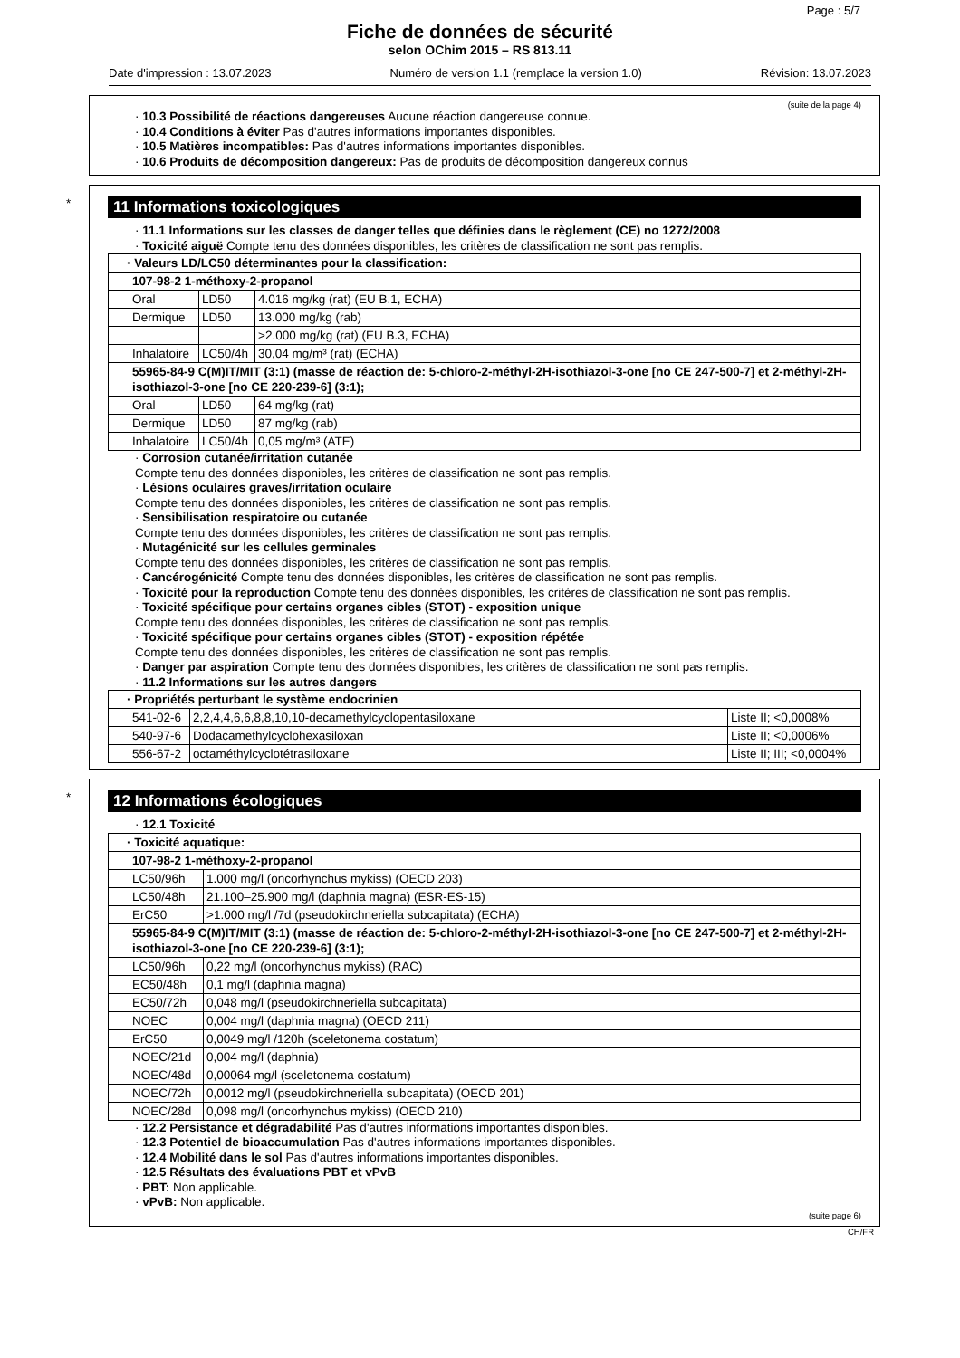Page : 5/7
Fiche de données de sécurité
selon OChim 2015 – RS 813.11
Date d'impression : 13.07.2023 Numéro de version 1.1 (remplace la version 1.0) Révision: 13.07.2023
(suite de la page 4)
· 10.3 Possibilité de réactions dangereuses Aucune réaction dangereuse connue.
· 10.4 Conditions à éviter Pas d'autres informations importantes disponibles.
· 10.5 Matières incompatibles: Pas d'autres informations importantes disponibles.
· 10.6 Produits de décomposition dangereux: Pas de produits de décomposition dangereux connus
*
11 Informations toxicologiques
· 11.1 Informations sur les classes de danger telles que définies dans le règlement (CE) no 1272/2008
· Toxicité aiguë Compte tenu des données disponibles, les critères de classification ne sont pas remplis.
| · Valeurs LD/LC50 déterminantes pour la classification: | | |
| 107-98-2 1-méthoxy-2-propanol | | |
| Oral | LD50 | 4.016 mg/kg (rat) (EU B.1, ECHA) |
| Dermique | LD50 | 13.000 mg/kg (rab) |
| | | >2.000 mg/kg (rat) (EU B.3, ECHA) |
| Inhalatoire | LC50/4h | 30,04 mg/m³ (rat) (ECHA) |
| 55965-84-9 C(M)IT/MIT (3:1) (masse de réaction de: 5-chloro-2-méthyl-2H-isothiazol-3-one [no CE 247-500-7] et 2-méthyl-2H-isothiazol-3-one [no CE 220-239-6] (3:1); | | |
| Oral | LD50 | 64 mg/kg (rat) |
| Dermique | LD50 | 87 mg/kg (rab) |
| Inhalatoire | LC50/4h | 0,05 mg/m³ (ATE) |
· Corrosion cutanée/irritation cutanée
Compte tenu des données disponibles, les critères de classification ne sont pas remplis.
· Lésions oculaires graves/irritation oculaire
Compte tenu des données disponibles, les critères de classification ne sont pas remplis.
· Sensibilisation respiratoire ou cutanée
Compte tenu des données disponibles, les critères de classification ne sont pas remplis.
· Mutagénicité sur les cellules germinales
Compte tenu des données disponibles, les critères de classification ne sont pas remplis.
· Cancérogénicité Compte tenu des données disponibles, les critères de classification ne sont pas remplis.
· Toxicité pour la reproduction Compte tenu des données disponibles, les critères de classification ne sont pas remplis.
· Toxicité spécifique pour certains organes cibles (STOT) - exposition unique
Compte tenu des données disponibles, les critères de classification ne sont pas remplis.
· Toxicité spécifique pour certains organes cibles (STOT) - exposition répétée
Compte tenu des données disponibles, les critères de classification ne sont pas remplis.
· Danger par aspiration Compte tenu des données disponibles, les critères de classification ne sont pas remplis.
· 11.2 Informations sur les autres dangers
| · Propriétés perturbant le système endocrinien | | |
| 541-02-6 | 2,2,4,4,6,6,8,8,10,10-decamethylcyclopentasiloxane | Liste II; <0,0008% |
| 540-97-6 | Dodacamethylcyclohexasiloxan | Liste II; <0,0006% |
| 556-67-2 | octaméthylcyclotétrasiloxane | Liste II; III; <0,0004% |
*
12 Informations écologiques
· 12.1 Toxicité
| · Toxicité aquatique: | |
| 107-98-2 1-méthoxy-2-propanol | |
| LC50/96h | 1.000 mg/l (oncorhynchus mykiss) (OECD 203) |
| LC50/48h | 21.100–25.900 mg/l (daphnia magna) (ESR-ES-15) |
| ErC50 | >1.000 mg/l /7d (pseudokirchneriella subcapitata) (ECHA) |
| 55965-84-9 C(M)IT/MIT (3:1) (masse de réaction de: 5-chloro-2-méthyl-2H-isothiazol-3-one [no CE 247-500-7] et 2-méthyl-2H-isothiazol-3-one [no CE 220-239-6] (3:1); | |
| LC50/96h | 0,22 mg/l (oncorhynchus mykiss) (RAC) |
| EC50/48h | 0,1 mg/l (daphnia magna) |
| EC50/72h | 0,048 mg/l (pseudokirchneriella subcapitata) |
| NOEC | 0,004 mg/l (daphnia magna) (OECD 211) |
| ErC50 | 0,0049 mg/l /120h (sceletonema costatum) |
| NOEC/21d | 0,004 mg/l (daphnia) |
| NOEC/48d | 0,00064 mg/l (sceletonema costatum) |
| NOEC/72h | 0,0012 mg/l (pseudokirchneriella subcapitata) (OECD 201) |
| NOEC/28d | 0,098 mg/l (oncorhynchus mykiss) (OECD 210) |
· 12.2 Persistance et dégradabilité Pas d'autres informations importantes disponibles.
· 12.3 Potentiel de bioaccumulation Pas d'autres informations importantes disponibles.
· 12.4 Mobilité dans le sol Pas d'autres informations importantes disponibles.
· 12.5 Résultats des évaluations PBT et vPvB
· PBT: Non applicable.
· vPvB: Non applicable.
(suite page 6)
CH/FR